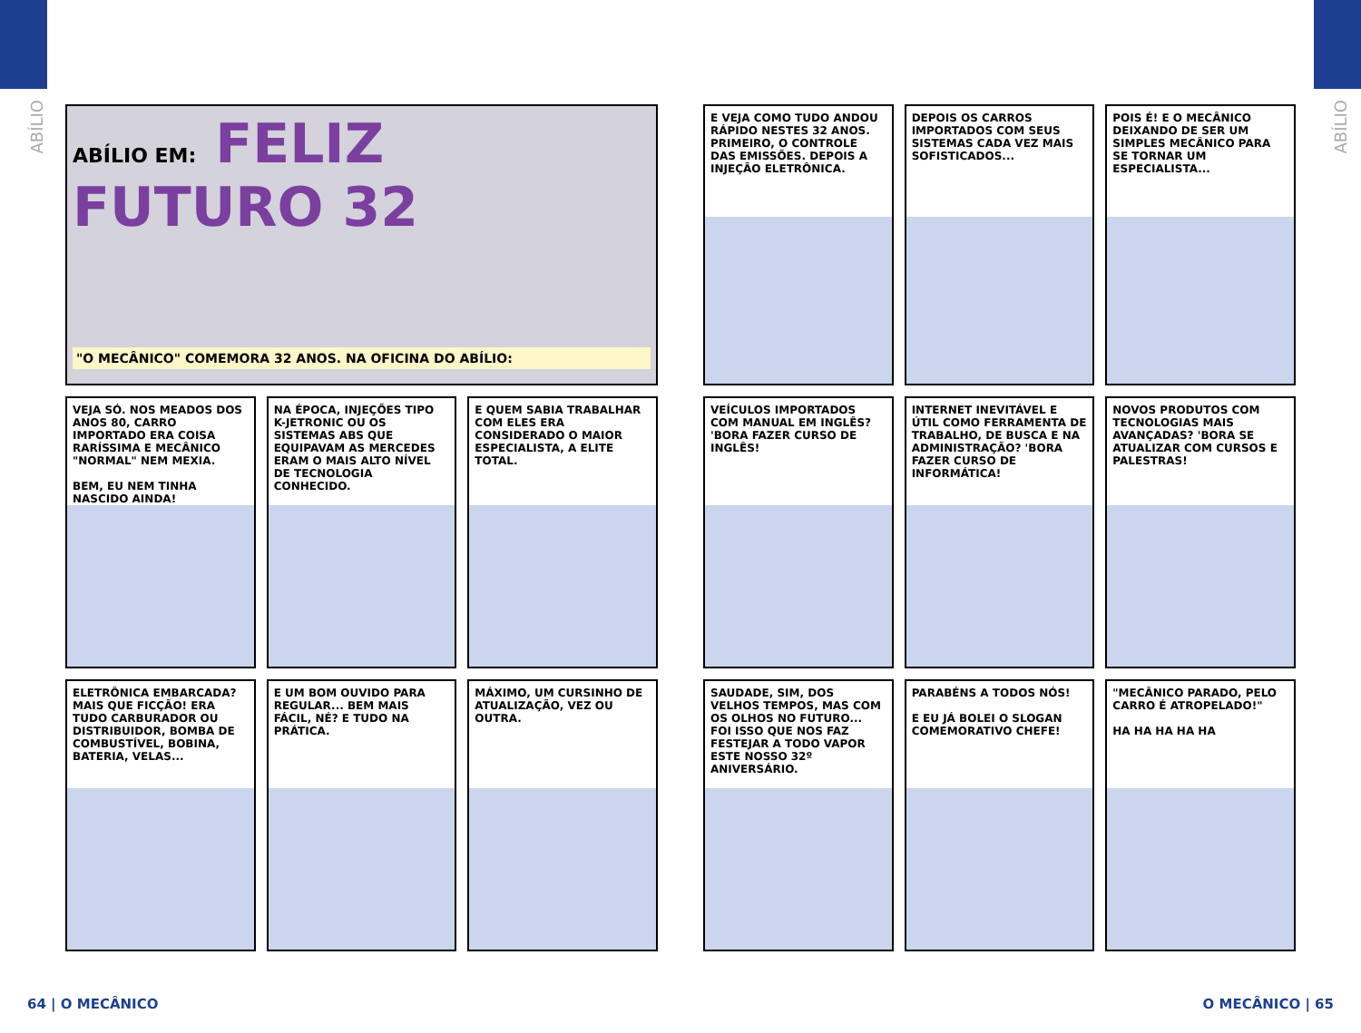ABÍLIO
ABÍLIO
ABÍLIO EM: FELIZ FUTURO 32
"O MECÂNICO" COMEMORA 32 ANOS. NA OFICINA DO ABÍLIO:
VEJA SÓ. NOS MEADOS DOS ANOS 80, CARRO IMPORTADO ERA COISA RARÍSSIMA E MECÂNICO "NORMAL" NEM MEXIA.
BEM, EU NEM TINHA NASCIDO AINDA!
NA ÉPOCA, INJEÇÕES TIPO K-JETRONIC OU OS SISTEMAS ABS QUE EQUIPAVAM AS MERCEDES ERAM O MAIS ALTO NÍVEL DE TECNOLOGIA CONHECIDO.
E QUEM SABIA TRABALHAR COM ELES ERA CONSIDERADO O MAIOR ESPECIALISTA, A ELITE TOTAL.
ELETRÔNICA EMBARCADA? MAIS QUE FICÇÃO! ERA TUDO CARBURADOR OU DISTRIBUIDOR, BOMBA DE COMBUSTÍVEL, BOBINA, BATERIA, VELAS...
E UM BOM OUVIDO PARA REGULAR... BEM MAIS FÁCIL, NÉ? E TUDO NA PRÁTICA.
MÁXIMO, UM CURSINHO DE ATUALIZAÇÃO, VEZ OU OUTRA.
E VEJA COMO TUDO ANDOU RÁPIDO NESTES 32 ANOS. PRIMEIRO, O CONTROLE DAS EMISSÕES. DEPOIS A INJEÇÃO ELETRÔNICA.
DEPOIS OS CARROS IMPORTADOS COM SEUS SISTEMAS CADA VEZ MAIS SOFISTICADOS...
POIS É! E O MECÂNICO DEIXANDO DE SER UM SIMPLES MECÂNICO PARA SE TORNAR UM ESPECIALISTA...
VEÍCULOS IMPORTADOS COM MANUAL EM INGLÊS? 'BORA FAZER CURSO DE INGLÊS!
INTERNET INEVITÁVEL E ÚTIL COMO FERRAMENTA DE TRABALHO, DE BUSCA E NA ADMINISTRAÇÃO? 'BORA FAZER CURSO DE INFORMÁTICA!
NOVOS PRODUTOS COM TECNOLOGIAS MAIS AVANÇADAS? 'BORA SE ATUALIZAR COM CURSOS E PALESTRAS!
SAUDADE, SIM, DOS VELHOS TEMPOS, MAS COM OS OLHOS NO FUTURO... FOI ISSO QUE NOS FAZ FESTEJAR A TODO VAPOR ESTE NOSSO 32º ANIVERSÁRIO.
PARABÉNS A TODOS NÓS!
E EU JÁ BOLEI O SLOGAN COMEMORATIVO CHEFE!
"MECÂNICO PARADO, PELO CARRO É ATROPELADO!"
HA HA HA HA HA
64 | O MECÂNICO O MECÂNICO | 65